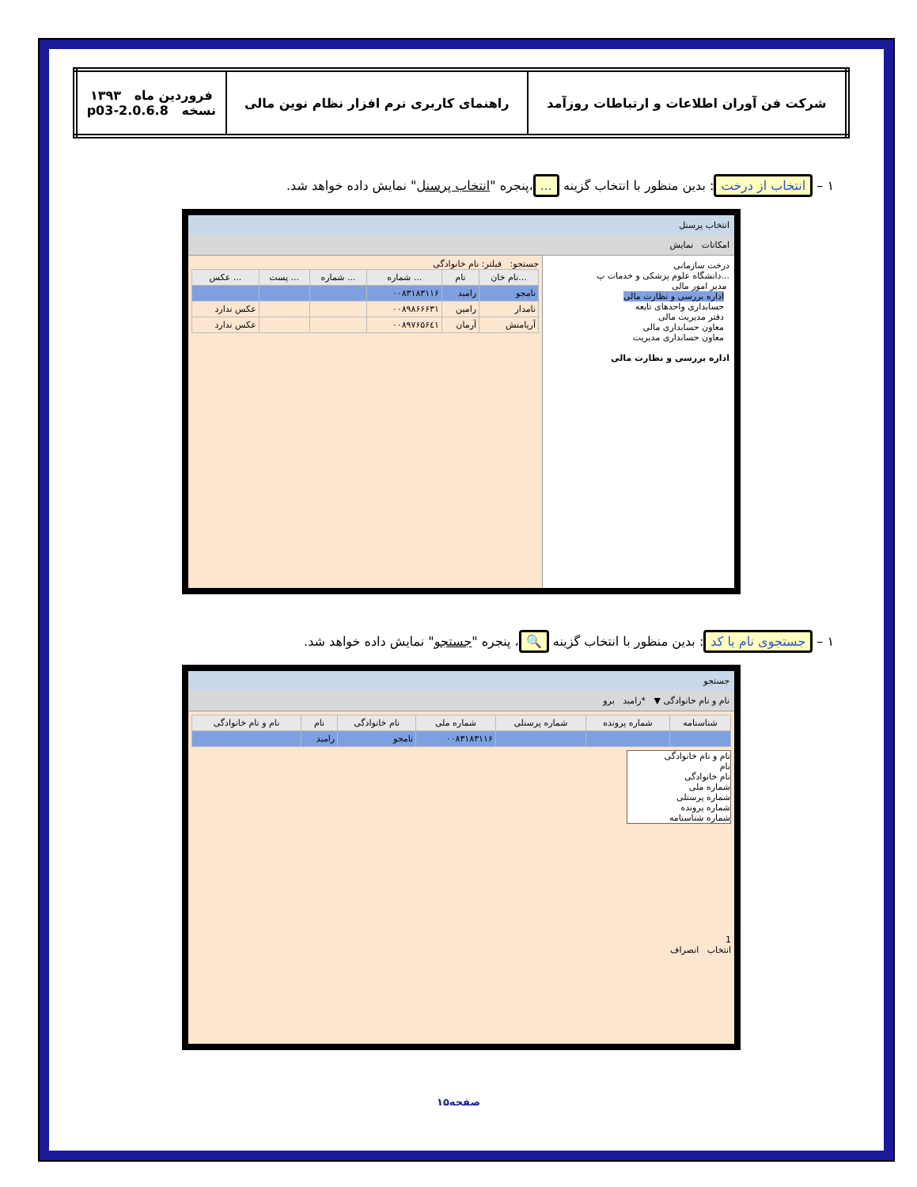| شرکت فن آوران اطلاعات و ارتباطات روزآمد | راهنمای کاربری نرم افزار نظام نوین مالی | فروردین ماه ۱۳۹۳ نسخه 2.0.6.8-p03 |
۱ – انتخاب از درخت: بدین منظور با انتخاب گزینه ... ،پنجره "انتخاب پرسنل" نمایش داده خواهد شد.
انتخاب پرسنل
امکانات نمایش
درخت سازمانی
...دانشگاه علوم پزشکی و خدمات پ
مدیر امور مالی
اداره بررسی و نظارت مالی
حسابداری واحدهای تابعه
دفتر مدیریت مالی
معاون حسابداری مالی
معاون حسابداری مدیریت
اداره بررسی و نظارت مالی
جستجو: فیلتر: نام خانوادگی
| ...نام خان | نام | ... شماره | ... شماره | ... پست | ... عکس |
| --- | --- | --- | --- | --- | --- |
| نامجو | رامبد | ۰۰۸۳۱۸۳۱۱۶ | | | |
| نامدار | رامین | ۰۰۸۹۸۶۶۶۳۱ | | | عکس ندارد |
| آریامنش | آرمان | ۰۰۸۹۷۶۵۶٤۱ | | | عکس ندارد |
۱ – جستجوی نام یا کد: بدین منظور با انتخاب گزینه 🔍 ، پنجره "جستجو" نمایش داده خواهد شد.
جستجو
نام و نام خانوادگی ▼ *رامبد برو
| شناسنامه | شماره پرونده | شماره پرسنلی | شماره ملی | نام خانوادگی | نام | نام و نام خانوادگی |
| --- | --- | --- | --- | --- | --- | --- |
| | | | ۰۰۸۳۱۸۳۱۱۶ | نامجو | رامبد | |
نام و نام خانوادگی
نام
نام خانوادگی
شماره ملی
شماره پرسنلی
شماره پرونده
شماره شناسنامه
1
انتخاب انصراف
صفحه۱۵